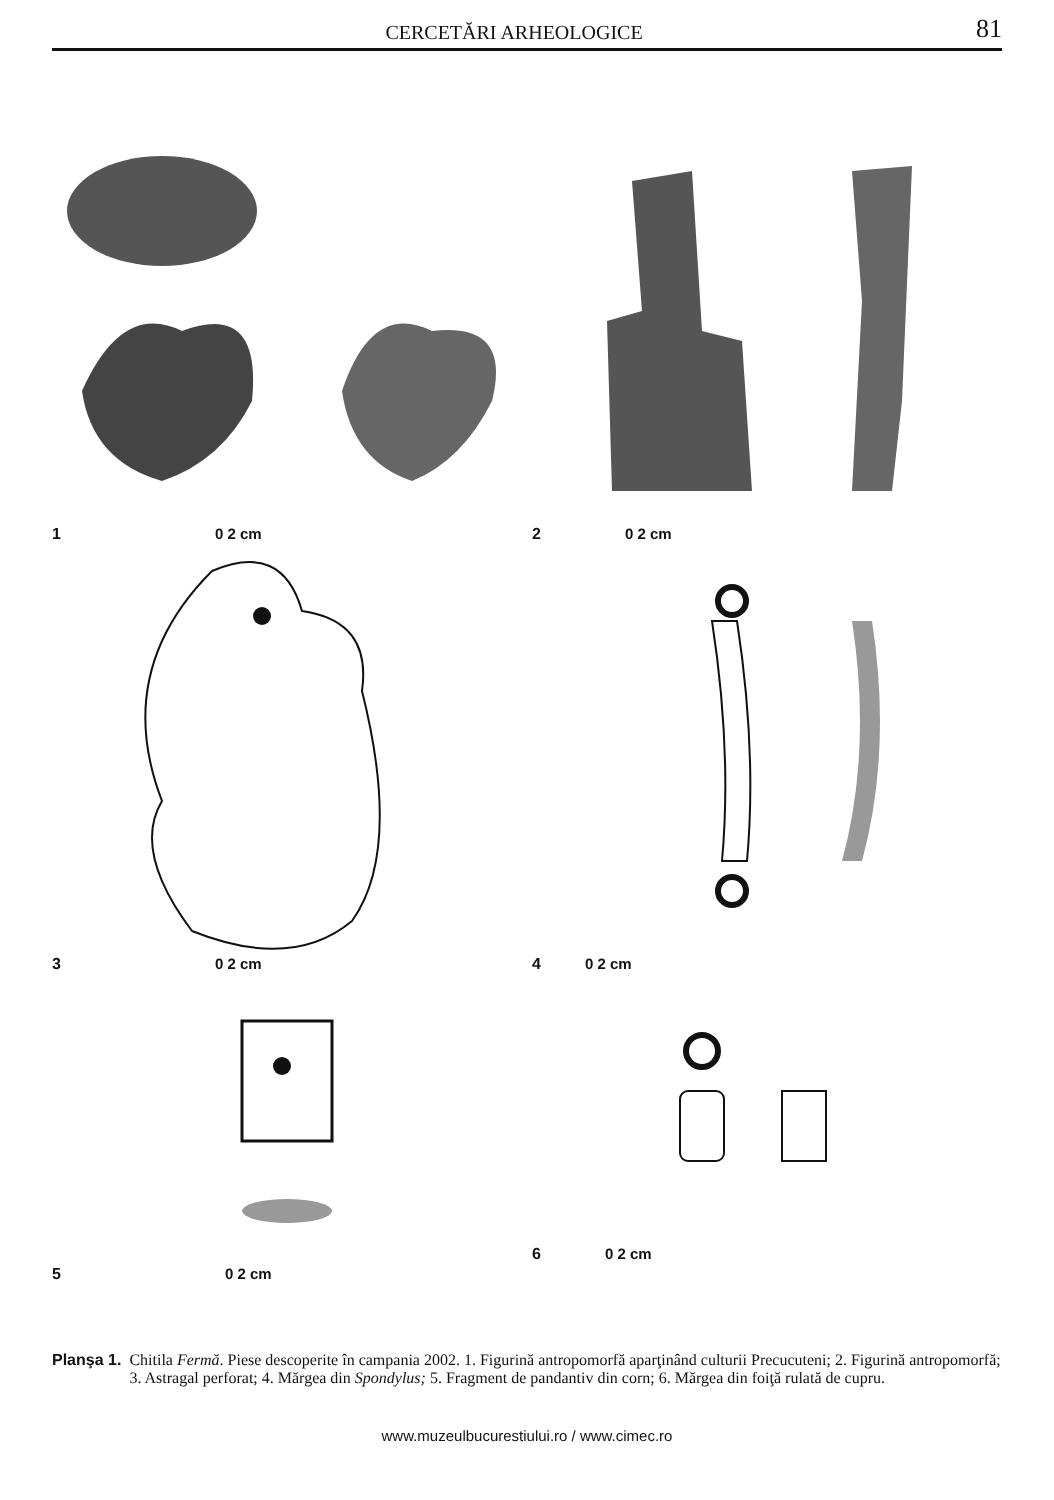CERCETĂRI ARHEOLOGICE 81
1 0 2 cm
2 0 2 cm
3 0 2 cm
4 0 2 cm
5 0 2 cm
6 0 2 cm
Planşa 1. Chitila Fermă. Piese descoperite în campania 2002. 1. Figurină antropomorfă aparţinând culturii Precucuteni; 2. Figurină antropomorfă; 3. Astragal perforat; 4. Mărgea din Spondylus; 5. Fragment de pandantiv din corn; 6. Mărgea din foiţă rulată de cupru.
www.muzeulbucurestiului.ro / www.cimec.ro